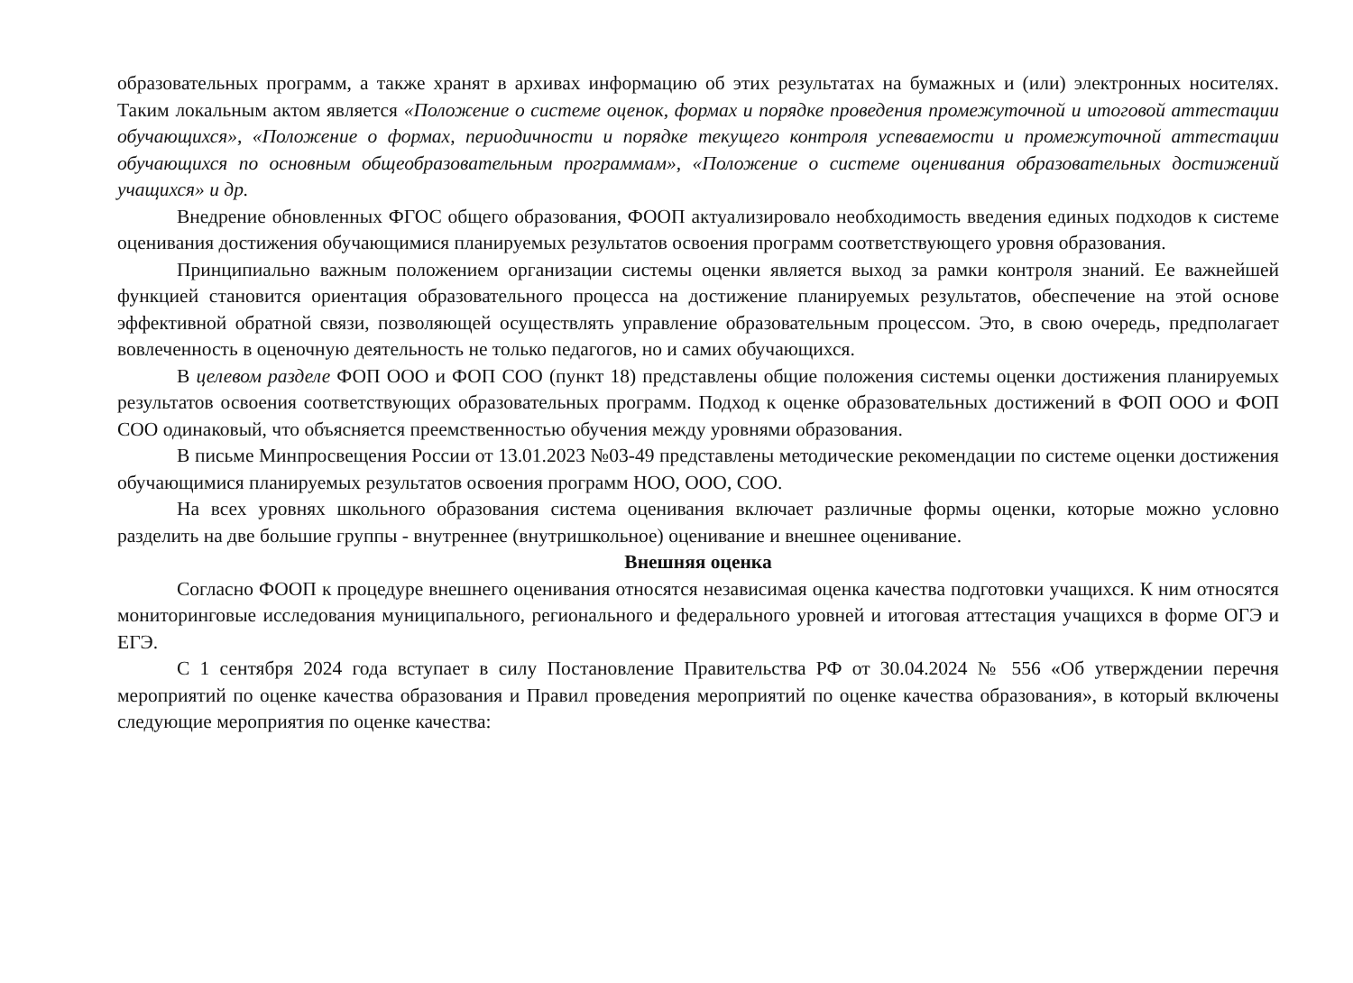образовательных программ, а также хранят в архивах информацию об этих результатах на бумажных и (или) электронных носителях. Таким локальным актом является «Положение о системе оценок, формах и порядке проведения промежуточной и итоговой аттестации обучающихся», «Положение о формах, периодичности и порядке текущего контроля успеваемости и промежуточной аттестации обучающихся по основным общеобразовательным программам», «Положение о системе оценивания образовательных достижений учащихся» и др.
Внедрение обновленных ФГОС общего образования, ФООП актуализировало необходимость введения единых подходов к системе оценивания достижения обучающимися планируемых результатов освоения программ соответствующего уровня образования.
Принципиально важным положением организации системы оценки является выход за рамки контроля знаний. Ее важнейшей функцией становится ориентация образовательного процесса на достижение планируемых результатов, обеспечение на этой основе эффективной обратной связи, позволяющей осуществлять управление образовательным процессом. Это, в свою очередь, предполагает вовлеченность в оценочную деятельность не только педагогов, но и самих обучающихся.
В целевом разделе ФОП ООО и ФОП СОО (пункт 18) представлены общие положения системы оценки достижения планируемых результатов освоения соответствующих образовательных программ. Подход к оценке образовательных достижений в ФОП ООО и ФОП СОО одинаковый, что объясняется преемственностью обучения между уровнями образования.
В письме Минпросвещения России от 13.01.2023 №03-49 представлены методические рекомендации по системе оценки достижения обучающимися планируемых результатов освоения программ НОО, ООО, СОО.
На всех уровнях школьного образования система оценивания включает различные формы оценки, которые можно условно разделить на две большие группы - внутреннее (внутришкольное) оценивание и внешнее оценивание.
Внешняя оценка
Согласно ФООП к процедуре внешнего оценивания относятся независимая оценка качества подготовки учащихся. К ним относятся мониторинговые исследования муниципального, регионального и федерального уровней и итоговая аттестация учащихся в форме ОГЭ и ЕГЭ.
С 1 сентября 2024 года вступает в силу Постановление Правительства РФ от 30.04.2024 № 556 «Об утверждении перечня мероприятий по оценке качества образования и Правил проведения мероприятий по оценке качества образования», в который включены следующие мероприятия по оценке качества: